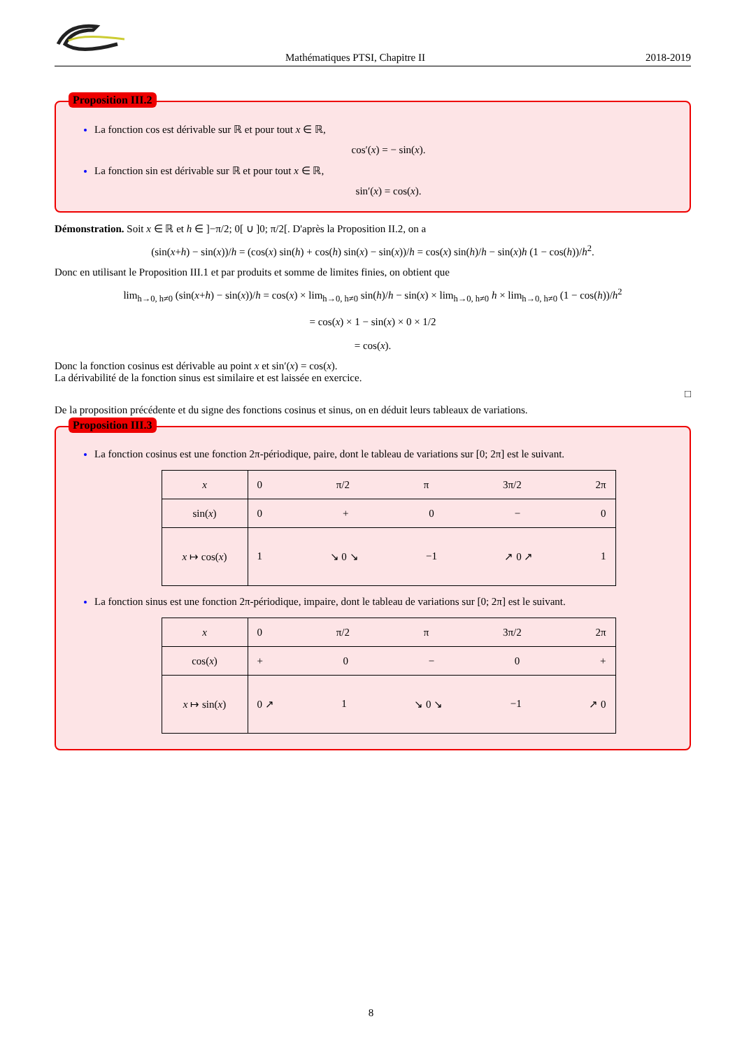Mathématiques PTSI, Chapitre II 2018-2019
Proposition III.2
La fonction cos est dérivable sur ℝ et pour tout x ∈ ℝ,
cos′(x) = − sin(x).
La fonction sin est dérivable sur ℝ et pour tout x ∈ ℝ,
sin′(x) = cos(x).
Démonstration. Soit x ∈ ℝ et h ∈ ]−π/2; 0[ ∪ ]0; π/2[. D'après la Proposition II.2, on a
(sin(x+h) − sin(x))/h = (cos(x) sin(h) + cos(h) sin(x) − sin(x))/h = cos(x) sin(h)/h − sin(x)h (1 − cos(h))/h<sup>2</sup>.
Donc en utilisant le Proposition III.1 et par produits et somme de limites finies, on obtient que
lim<sub>h→0, h≠0</sub> (sin(x+h) − sin(x))/h = cos(x) × lim<sub>h→0, h≠0</sub> sin(h)/h − sin(x) × lim<sub>h→0, h≠0</sub> h × lim<sub>h→0, h≠0</sub> (1 − cos(h))/h<sup>2</sup>
= cos(x) × 1 − sin(x) × 0 × 1/2
= cos(x).
Donc la fonction cosinus est dérivable au point x et sin′(x) = cos(x).
La dérivabilité de la fonction sinus est similaire et est laissée en exercice.
□
De la proposition précédente et du signe des fonctions cosinus et sinus, on en déduit leurs tableaux de variations.
Proposition III.3
La fonction cosinus est une fonction 2π-périodique, paire, dont le tableau de variations sur [0; 2π] est le suivant.
| x | 0 π/2 π 3π/2 2π |
| sin( x ) | 0 + 0 − 0 |
| x ↦ cos( x ) | 1 ↘ 0 ↘ −1 ↗ 0 ↗ 1 |
La fonction sinus est une fonction 2π-périodique, impaire, dont le tableau de variations sur [0; 2π] est le suivant.
| x | 0 π/2 π 3π/2 2π |
| cos( x ) | + 0 − 0 + |
| x ↦ sin( x ) | 0 ↗ 1 ↘ 0 ↘ −1 ↗ 0 |
8